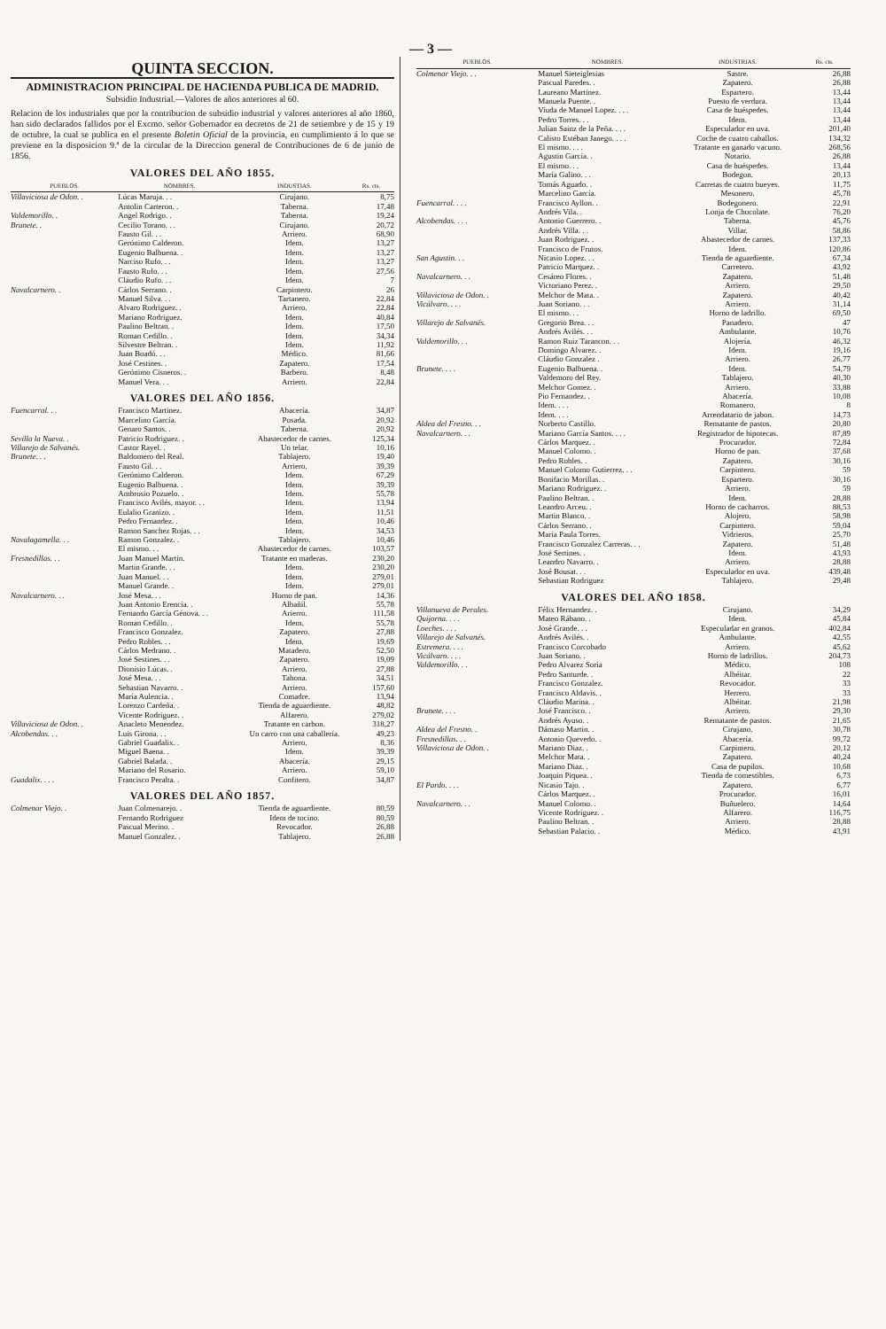— 3 —
QUINTA SECCION.
ADMINISTRACION PRINCIPAL DE HACIENDA PUBLICA DE MADRID.
Subsidio Industrial.—Valores de años anteriores al 60.
Relacion de los industriales que por la contribucion de subsidio industrial y valores anteriores al año 1860, han sido declarados fallidos por el Excmo. señor Gobernador en decretos de 21 de setiembre y de 15 y 19 de octubre, la cual se publica en el presente Boletin Oficial de la provincia, en cumplimiento á lo que se previene en la disposicion 9.ª de la circular de la Direccion general de Contribuciones de 6 de junio de 1856.
VALORES DEL AÑO 1855.
| PUEBLOS. | NOMBRES. | INDUSTIAS. | Rs. cts. |
| --- | --- | --- | --- |
| Villaviciosa de Odon. . | Lúcas Maruja. . . | Cirujano. | 8,75 |
| | Antolin Carteron. . | Taberna. | 17,48 |
| Valdemorillo. . | Angel Rodrigo. . | Taberna. | 19,24 |
| Brunete. . | Cecilio Torano. . . | Cirujano. | 20,72 |
| | Fausto Gil. . . | Arriero. | 68,90 |
| | Gerónimo Calderon. | Idem. | 13,27 |
| | Eugenio Balbuena. . | Idem. | 13,27 |
| | Narciso Rufo. . . | Idem. | 13,27 |
| | Fausto Rufo. . . | Idem. | 27,56 |
| | Cláudio Rufo. . . | Idem. | 7 |
| Navalcarnero. . | Cárlos Serrano. . | Carpintero. | 26 |
| | Manuel Silva. . . | Tartanero. | 22,84 |
| | Alvaro Rodriguez. . | Arriero. | 22,84 |
| | Mariano Rodriguez. | Idem. | 40,84 |
| | Paulino Beltran. . | Idem. | 17,50 |
| | Roman Cedillo. . | Idem. | 34,34 |
| | Silvestre Beltran. . | Idem. | 11,92 |
| | Juan Boadó. . . | Médico. | 81,66 |
| | José Cestines. . | Zapatero. | 17,54 |
| | Gerónimo Cisneros. . | Barbero. | 8,48 |
| | Manuel Vera. . . | Arriero. | 22,84 |
VALORES DEL AÑO 1856.
| Fuencarral. . . | Francisco Martinez. | Abacería. | 34,87 |
| | Marcelino García. | Posada. | 20,92 |
| | Genaro Santos. . | Taberna. | 20,92 |
| Sevilla la Nueva. . | Patricio Rodriguez. . | Abastecedor de carnes. | 125,34 |
| Villarejo de Salvanés. | Castor Rayel. . | Un telar. | 10,16 |
| Brunete. . . | Baldomero del Real. | Tablajero. | 19,40 |
| | Fausto Gil. . . | Arriero. | 39,39 |
| | Gerónimo Calderon. | Idem. | 67,29 |
| | Eugenio Balbuena. . | Idem. | 39,39 |
| | Ambrosio Pozuelo. . | Idem. | 55,78 |
| | Francisco Avilés, mayor. . . | Idem. | 13,94 |
| | Eulalio Granizo. . | Idem. | 11,51 |
| | Pedro Fernandez. . | Idem. | 10,46 |
| | Ramon Sanchez Rojas. . . | Idem. | 34,53 |
| Navalagamella. . . | Ramon Gonzalez. . | Tablajero. | 10,46 |
| | El mismo. . . | Abastecedor de carnes. | 103,57 |
| Fresnedillas. . . | Juan Manuel Martin. | Tratante en maderas. | 230,20 |
| | Martin Grande. . . | Idem. | 230,20 |
| | Juan Manuel. . . | Idem. | 279,01 |
| | Manuel Grande. . | Idem. | 279,01 |
| Navalcarnero. . . | José Mesa. . . | Horno de pan. | 14,36 |
| | Juan Antonio Erencia. . | Albañil. | 55,78 |
| | Fernando García Génova. . . | Arierro. | 111,58 |
| | Roman Cedillo. . | Idem. | 55,78 |
| | Francisco Gonzalez. | Zapatero. | 27,88 |
| | Pedro Robles. . . | Idem. | 19,69 |
| | Cárlos Medrano. . | Matadero. | 52,50 |
| | José Sestines. . . | Zapatero. | 19,09 |
| | Dionisio Lúcas. . | Arriero. | 27,88 |
| | José Mesa. . . | Tahona. | 34,51 |
| | Sebastian Navarro. . | Arriero. | 157,60 |
| | María Aulencia. . | Comadre. | 13,94 |
| | Lorenzo Cardeña. . | Tienda de aguardiente. | 48,82 |
| | Vicente Rodriguez. . | Alfarero. | 279,02 |
| Villaviciosa de Odon. . | Anacleto Menendez. | Tratante en carbon. | 318,27 |
| Alcobendas. . . | Luis Girona. . . | Un carro con una caballería. | 49,23 |
| | Gabriel Guadalix. . | Arriero. | 8,36 |
| | Miguel Baena. . | Idem. | 39,39 |
| | Gabriel Balada. . | Abacería. | 29,15 |
| | Mariano del Rosario. | Arriero. | 59,10 |
| Guadalix. . . . | Francisco Peralta. . | Confitero. | 34,87 |
VALORES DEL AÑO 1857.
| Colmenar Viejo. . | Juan Colmenarejo. . | Tienda de aguardiente. | 80,59 |
| | Fernando Rodriguez | Idem de tocino. | 80,59 |
| | Pascual Merino. . | Revocador. | 26,88 |
| | Manuel Gonzalez. . | Tablajero. | 26,88 |
| PUEBLOS. | NOMBRES. | INDUSTRIAS. | Rs. cts. |
| --- | --- | --- | --- |
| Colmenar Viejo. . . | Manuel Sieteiglesias | Sastre. | 26,88 |
| | Pascual Paredes. . | Zapatero. | 26,88 |
| | Laureano Martinez. | Espartero. | 13,44 |
| | Manuela Puente. . | Puesto de verdura. | 13,44 |
| | Viuda de Manuel Lopez. . . . | Casa de huéspedes. | 13,44 |
| | Pedro Torres. . . | Idem. | 13,44 |
| | Julian Sainz de la Peña. . . . | Especulador en uva. | 201,40 |
| | Calisto Estéban Janego. . . . | Coche de cuatro caballos. | 134,32 |
| | El mismo. . . . | Tratante en ganado vacuno. | 268,56 |
| | Agustin García. . | Notario. | 26,88 |
| | El mismo. . . | Casa de huéspedes. | 13,44 |
| | María Galino. . . | Bodegon. | 20,13 |
| | Tomás Aguado. . | Carretas de cuatro bueyes. | 11,75 |
| | Marcelino García. | Mesonero. | 45,78 |
| Fuencarral. . . . | Francisco Ayllon. . | Bodegonero. | 22,91 |
| | Andrés Vila. . | Lonja de Chocolate. | 76,20 |
| Alcobendas. . . . | Antonio Guerrero. . | Taberna. | 45,76 |
| | Andrés Villa. . . | Villar. | 58,86 |
| | Juan Rodriguez. . | Abastecedor de carnes. | 137,33 |
| | Francisco de Frutos. | Idem. | 120,86 |
| San Agustin. . . | Nicasio Lopez. . . | Tienda de aguardiente. | 67,34 |
| | Patricio Marquez. . | Carretero. | 43,92 |
| Navalcarnero. . . | Cesáreo Flores. . | Zapatero. | 51,48 |
| | Victoriano Perez. . | Arriero. | 29,50 |
| Villaviciosa de Odon. . | Melchor de Mata. . | Zapatero. | 40,42 |
| Vicálvaro. . . . | Juan Soriano. . . | Arriero. | 31,14 |
| | El mismo. . . | Horno de ladrillo. | 69,50 |
| Villarejo de Salvanés. | Gregorio Brea. . . | Panadero. | 47 |
| | Andrés Avilés. . . | Ambulante. | 10,76 |
| Valdemorillo. . . | Ramon Ruiz Tarancon. . . | Alojería. | 46,32 |
| | Domingo Alvarez. . | Idem. | 19,16 |
| | Cláudio Gonzalez . | Arriero. | 26,77 |
| Brunete. . . . | Eugenio Balbuena. . | Idem. | 54,79 |
| | Valdemoro del Rey. | Tablajero. | 40,30 |
| | Melchor Gomez. . | Arriero. | 33,88 |
| | Pio Fernandez. . | Abacería. | 10,08 |
| | Idem. . . . | Romanero. | 8 |
| | Idem. . . . | Arrendatario de jabon. | 14,73 |
| Aldea del Fresno. . . | Norberto Castillo. | Rematante de pastos. | 20,80 |
| Navalcarnero. . . | Mariano García Santos. . . . | Registrador de hipotecas. | 87,89 |
| | Cárlos Marquez. . | Procurador. | 72,84 |
| | Manuel Colomo. . | Horno de pan. | 37,68 |
| | Pedro Robles. . | Zapatero. | 30,16 |
| | Manuel Colomo Gutierrez. . . | Carpintero. | 59 |
| | Bonifacio Morillas. . | Espartero. | 30,16 |
| | Mariano Rodriguez. . | Arriero. | 59 |
| | Paulino Beltran. . | Idem. | 28,88 |
| | Leandro Arceu. . | Horno de cacharros. | 88,53 |
| | Martin Blanco. . | Alojero. | 58,98 |
| | Cárlos Serrano. . | Carpintero. | 59,04 |
| | María Paula Torres. | Vidrieros. | 25,70 |
| | Francisco Gonzalez Carreras. . . | Zapatero. | 51,48 |
| | José Sertines. . | Idem. | 43,93 |
| | Leandro Navarro. . | Arriero. | 28,88 |
| | José Bousat. . . | Especulador en uva. | 439,48 |
| | Sebastian Rodriguez | Tablajero. | 29,48 |
VALORES DEL AÑO 1858.
| Villanueva de Perales. | Félix Hernandez. . | Cirujano. | 34,29 |
| Quijorna. . . . | Mateo Rábano. . | Idem. | 45,84 |
| Loeches. . . . | José Grande. . . | Especuladar en granos. | 402,84 |
| Villarejo de Salvanés. | Andrés Avilés. . | Ambulante. | 42,55 |
| Estremera. . . . | Francisco Corcobado | Arriero. | 45,62 |
| Vicálvaro. . . . | Juan Soriano. . | Horno de ladrillos. | 204,73 |
| Valdemorillo. . . | Pedro Alvarez Soria | Médico. | 108 |
| | Pedro Santurde. . | Albéitar. | 22 |
| | Francisco Gonzalez. | Revocador. | 33 |
| | Francisco Aldavis. . | Herrero. | 33 |
| | Cláudio Marina. . | Albéitar. | 21,98 |
| Brunete. . . . | José Francisco. . | Arriero. | 29,30 |
| | Andrés Ayuso. . | Rematante de pastos. | 21,65 |
| Aldea del Fresno. . | Dámaso Martin. . | Cirujano. | 30,78 |
| Fresnedillas. . . | Antonio Quevedo. . | Abacería. | 99,72 |
| Villaviciosa de Odon. . | Mariano Diaz. . | Carpintero. | 20,12 |
| | Melchor Mata. . | Zapatero. | 40,24 |
| | Mariano Diaz. . | Casa de pupilos. | 10,68 |
| | Joaquin Piquea. . | Tienda de comestibles. | 6,73 |
| El Pardo. . . . | Nicasio Tajo. . | Zapatero. | 6,77 |
| | Cárlos Marquez. . | Procurador. | 16,01 |
| Navalcarnero. . . | Manuel Colomo. . | Buñuelero. | 14,64 |
| | Vicente Rodriguez. . | Alfarero. | 116,75 |
| | Paulino Beltran. . | Arriero. | 28,88 |
| | Sebastian Palacio. . | Médico. | 43,91 |